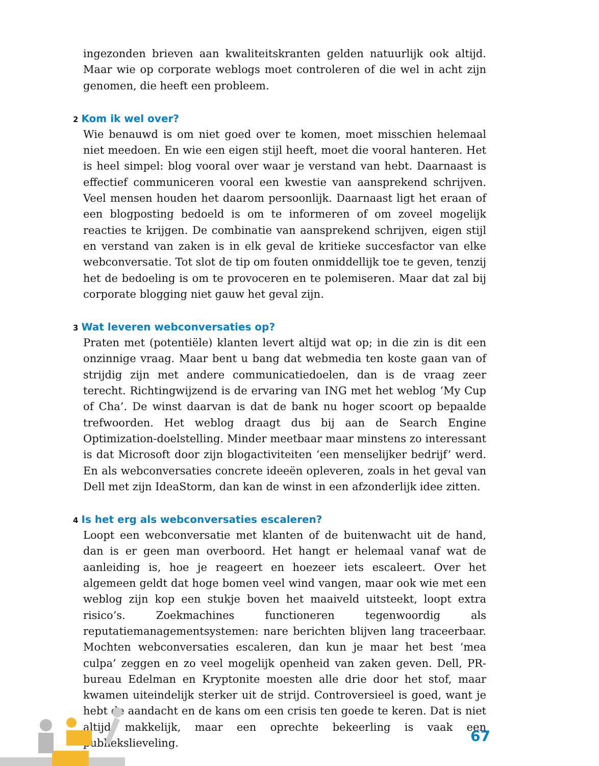ingezonden brieven aan kwaliteitskranten gelden natuurlijk ook altijd. Maar wie op corporate weblogs moet controleren of die wel in acht zijn genomen, die heeft een probleem.
2 Kom ik wel over?
Wie benauwd is om niet goed over te komen, moet misschien helemaal niet meedoen. En wie een eigen stijl heeft, moet die vooral hanteren. Het is heel simpel: blog vooral over waar je verstand van hebt. Daarnaast is effectief communiceren vooral een kwestie van aansprekend schrijven. Veel mensen houden het daarom persoonlijk. Daarnaast ligt het eraan of een blogposting bedoeld is om te informeren of om zoveel mogelijk reacties te krijgen. De combinatie van aansprekend schrijven, eigen stijl en verstand van zaken is in elk geval de kritieke succesfactor van elke webconversatie. Tot slot de tip om fouten onmiddellijk toe te geven, tenzij het de bedoeling is om te provoceren en te polemiseren. Maar dat zal bij corporate blogging niet gauw het geval zijn.
3 Wat leveren webconversaties op?
Praten met (potentiële) klanten levert altijd wat op; in die zin is dit een onzinnige vraag. Maar bent u bang dat webmedia ten koste gaan van of strijdig zijn met andere communicatiedoelen, dan is de vraag zeer terecht. Richtingwijzend is de ervaring van ING met het weblog ‘My Cup of Cha’. De winst daarvan is dat de bank nu hoger scoort op bepaalde trefwoorden. Het weblog draagt dus bij aan de Search Engine Optimization-doelstelling. Minder meetbaar maar minstens zo interessant is dat Microsoft door zijn blogactiviteiten ‘een menselijker bedrijf’ werd. En als webconversaties concrete ideeën opleveren, zoals in het geval van Dell met zijn IdeaStorm, dan kan de winst in een afzonderlijk idee zitten.
4 Is het erg als webconversaties escaleren?
Loopt een webconversatie met klanten of de buitenwacht uit de hand, dan is er geen man overboord. Het hangt er helemaal vanaf wat de aanleiding is, hoe je reageert en hoezeer iets escaleert. Over het algemeen geldt dat hoge bomen veel wind vangen, maar ook wie met een weblog zijn kop een stukje boven het maaiveld uitsteekt, loopt extra risico’s. Zoekmachines functioneren tegenwoordig als reputatiemanagementsystemen: nare berichten blijven lang traceerbaar. Mochten webconversaties escaleren, dan kun je maar het best ‘mea culpa’ zeggen en zo veel mogelijk openheid van zaken geven. Dell, PR-bureau Edelman en Kryptonite moesten alle drie door het stof, maar kwamen uiteindelijk sterker uit de strijd. Controversieel is goed, want je hebt de aandacht en de kans om een crisis ten goede te keren. Dat is niet altijd makkelijk, maar een oprechte bekeerling is vaak een publiekslieveling.
67